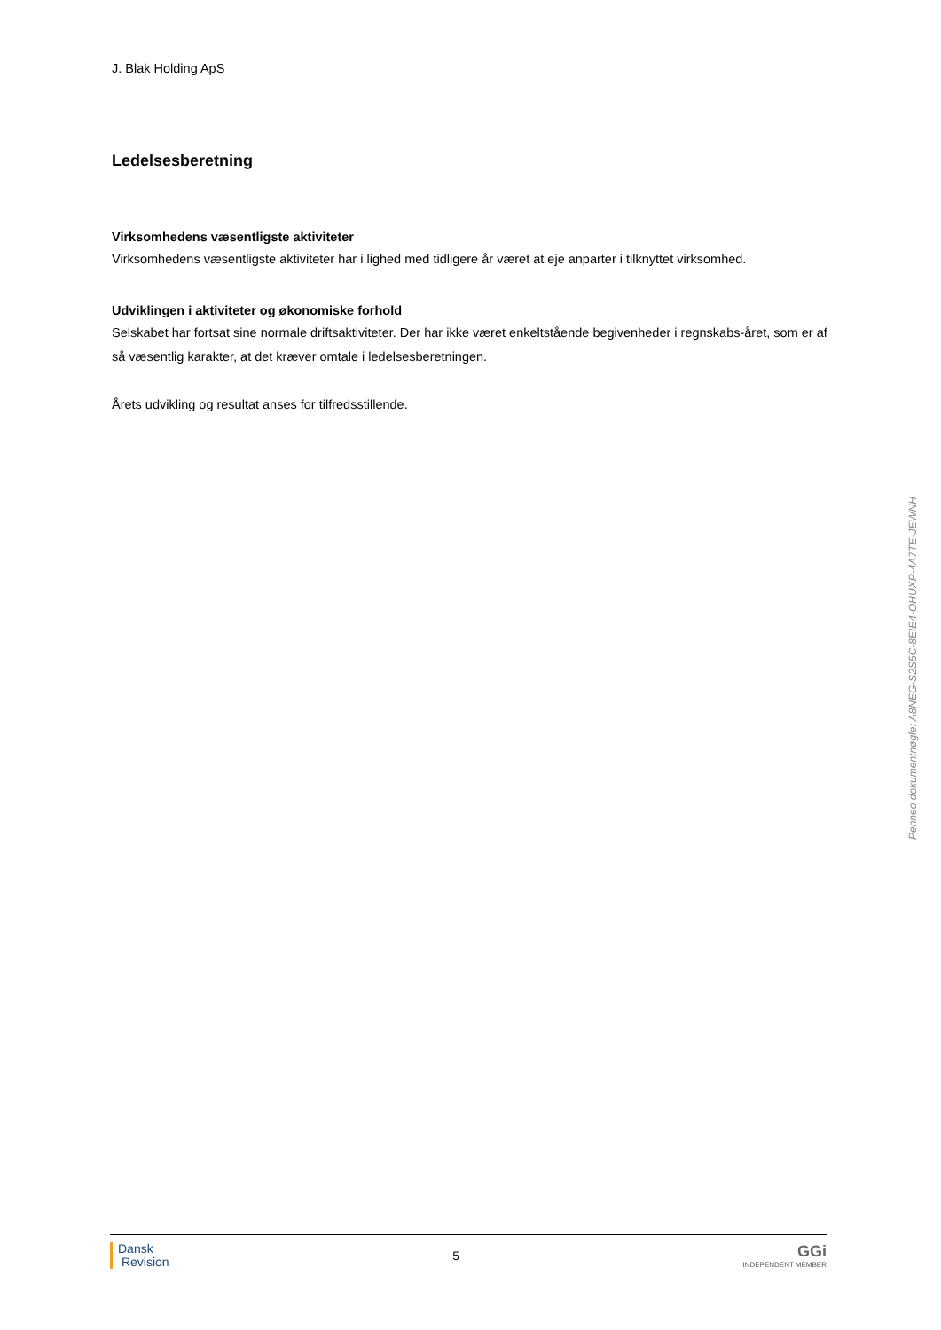J. Blak Holding ApS
Ledelsesberetning
Virksomhedens væsentligste aktiviteter
Virksomhedens væsentligste aktiviteter har i lighed med tidligere år været at eje anparter i tilknyttet virksomhed.
Udviklingen i aktiviteter og økonomiske forhold
Selskabet har fortsat sine normale driftsaktiviteter. Der har ikke været enkeltstående begivenheder i regnskabs-året, som er af så væsentlig karakter, at det kræver omtale i ledelsesberetningen.
Årets udvikling og resultat anses for tilfredsstillende.
Penneo dokumentnøgle: A8NEG-S2S5C-8EIE4-OHUXP-4A7TE-JEWNH
Dansk
Revision
5
GGi
INDEPENDENT MEMBER